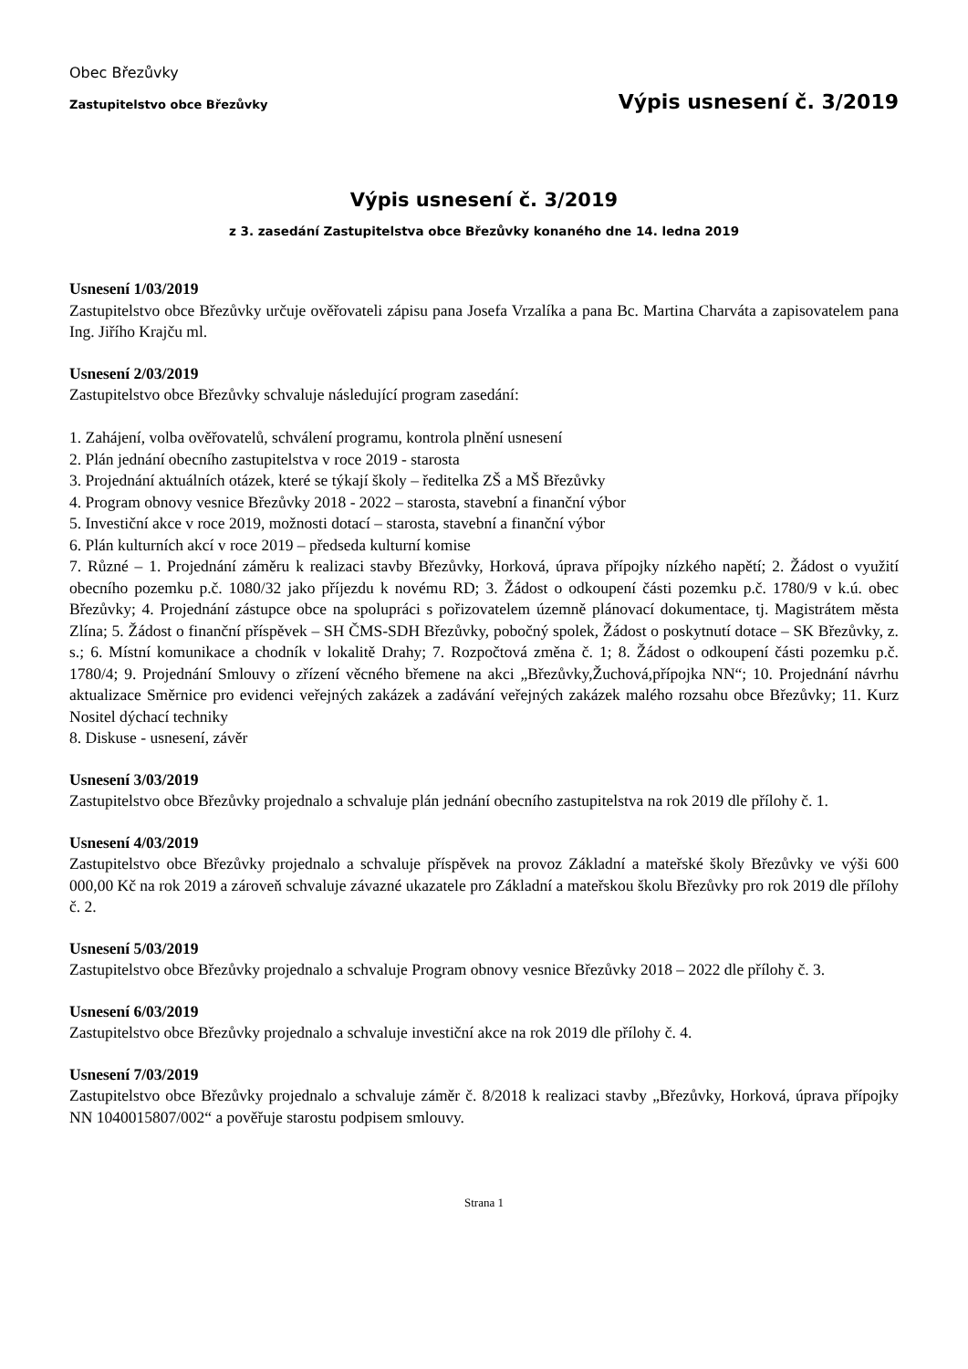Obec Březůvky
Zastupitelstvo obce Březůvky Výpis usnesení č. 3/2019
Výpis usnesení č. 3/2019
z 3. zasedání Zastupitelstva obce Březůvky konaného dne 14. ledna 2019
Usnesení 1/03/2019
Zastupitelstvo obce Březůvky určuje ověřovateli zápisu pana Josefa Vrzalíka a pana Bc. Martina Charváta a zapisovatelem pana Ing. Jiřího Krajču ml.
Usnesení 2/03/2019
Zastupitelstvo obce Březůvky schvaluje následující program zasedání:
1. Zahájení, volba ověřovatelů, schválení programu, kontrola plnění usnesení
2. Plán jednání obecního zastupitelstva v roce 2019 - starosta
3. Projednání aktuálních otázek, které se týkají školy – ředitelka ZŠ a MŠ Březůvky
4. Program obnovy vesnice Březůvky 2018 - 2022 – starosta, stavební a finanční výbor
5. Investiční akce v roce 2019, možnosti dotací – starosta, stavební a finanční výbor
6. Plán kulturních akcí v roce 2019 – předseda kulturní komise
7. Různé – 1. Projednání záměru k realizaci stavby Březůvky, Horková, úprava přípojky nízkého napětí; 2. Žádost o využití obecního pozemku p.č. 1080/32 jako příjezdu k novému RD; 3. Žádost o odkoupení části pozemku p.č. 1780/9 v k.ú. obec Březůvky; 4. Projednání zástupce obce na spolupráci s pořizovatelem územně plánovací dokumentace, tj. Magistrátem města Zlína; 5. Žádost o finanční příspěvek – SH ČMS-SDH Březůvky, pobočný spolek, Žádost o poskytnutí dotace – SK Březůvky, z. s.; 6. Místní komunikace a chodník v lokalitě Drahy; 7. Rozpočtová změna č. 1; 8. Žádost o odkoupení části pozemku p.č. 1780/4; 9. Projednání Smlouvy o zřízení věcného břemene na akci „Březůvky,Žuchová,přípojka NN“; 10. Projednání návrhu aktualizace Směrnice pro evidenci veřejných zakázek a zadávání veřejných zakázek malého rozsahu obce Březůvky; 11. Kurz Nositel dýchací techniky
8. Diskuse - usnesení, závěr
Usnesení 3/03/2019
Zastupitelstvo obce Březůvky projednalo a schvaluje plán jednání obecního zastupitelstva na rok 2019 dle přílohy č. 1.
Usnesení 4/03/2019
Zastupitelstvo obce Březůvky projednalo a schvaluje příspěvek na provoz Základní a mateřské školy Březůvky ve výši 600 000,00 Kč na rok 2019 a zároveň schvaluje závazné ukazatele pro Základní a mateřskou školu Březůvky pro rok 2019 dle přílohy č. 2.
Usnesení 5/03/2019
Zastupitelstvo obce Březůvky projednalo a schvaluje Program obnovy vesnice Březůvky 2018 – 2022 dle přílohy č. 3.
Usnesení 6/03/2019
Zastupitelstvo obce Březůvky projednalo a schvaluje investiční akce na rok 2019 dle přílohy č. 4.
Usnesení 7/03/2019
Zastupitelstvo obce Březůvky projednalo a schvaluje záměr č. 8/2018 k realizaci stavby „Březůvky, Horková, úprava přípojky NN 1040015807/002“ a pověřuje starostu podpisem smlouvy.
Strana 1